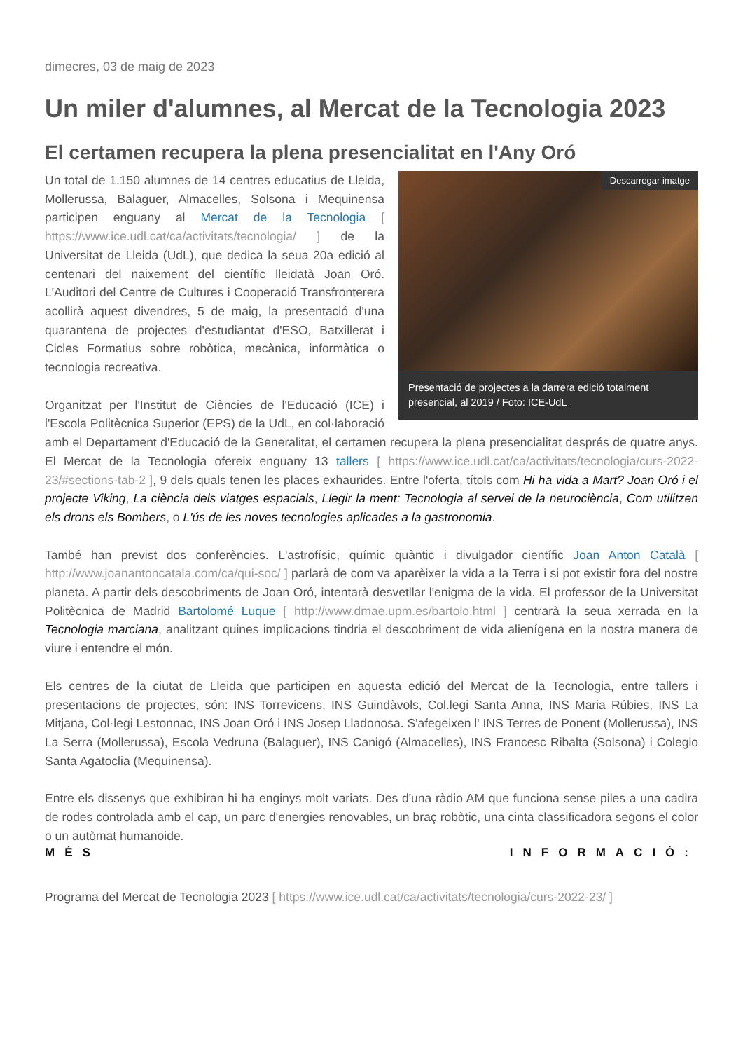dimecres, 03 de maig de 2023
Un miler d'alumnes, al Mercat de la Tecnologia 2023
El certamen recupera la plena presencialitat en l'Any Oró
Descarregar imatge
Presentació de projectes a la darrera edició totalment presencial, al 2019 / Foto: ICE-UdL
Un total de 1.150 alumnes de 14 centres educatius de Lleida, Mollerussa, Balaguer, Almacelles, Solsona i Mequinensa participen enguany al Mercat de la Tecnologia [ https://www.ice.udl.cat/ca/activitats/tecnologia/ ] de la Universitat de Lleida (UdL), que dedica la seua 20a edició al centenari del naixement del científic lleidatà Joan Oró. L'Auditori del Centre de Cultures i Cooperació Transfronterera acollirà aquest divendres, 5 de maig, la presentació d'una quarantena de projectes d'estudiantat d'ESO, Batxillerat i Cicles Formatius sobre robòtica, mecànica, informàtica o tecnologia recreativa.
Organitzat per l'Institut de Ciències de l'Educació (ICE) i l'Escola Politècnica Superior (EPS) de la UdL, en col·laboració amb el Departament d'Educació de la Generalitat, el certamen recupera la plena presencialitat després de quatre anys. El Mercat de la Tecnologia ofereix enguany 13 tallers [ https://www.ice.udl.cat/ca/activitats/tecnologia/curs-2022-23/#sections-tab-2 ], 9 dels quals tenen les places exhaurides. Entre l'oferta, títols com Hi ha vida a Mart? Joan Oró i el projecte Viking, La ciència dels viatges espacials, Llegir la ment: Tecnologia al servei de la neurociència, Com utilitzen els drons els Bombers, o L'ús de les noves tecnologies aplicades a la gastronomia.
També han previst dos conferències. L'astrofísic, químic quàntic i divulgador científic Joan Anton Català [ http://www.joanantoncatala.com/ca/qui-soc/ ] parlarà de com va aparèixer la vida a la Terra i si pot existir fora del nostre planeta. A partir dels descobriments de Joan Oró, intentarà desvetllar l'enigma de la vida. El professor de la Universitat Politècnica de Madrid Bartolomé Luque [ http://www.dmae.upm.es/bartolo.html ] centrarà la seua xerrada en la Tecnologia marciana, analitzant quines implicacions tindria el descobriment de vida alienígena en la nostra manera de viure i entendre el món.
Els centres de la ciutat de Lleida que participen en aquesta edició del Mercat de la Tecnologia, entre tallers i presentacions de projectes, són: INS Torrevicens, INS Guindàvols, Col.legi Santa Anna, INS Maria Rúbies, INS La Mitjana, Col·legi Lestonnac, INS Joan Oró i INS Josep Lladonosa. S'afegeixen l' INS Terres de Ponent (Mollerussa), INS La Serra (Mollerussa), Escola Vedruna (Balaguer), INS Canigó (Almacelles), INS Francesc Ribalta (Solsona) i Colegio Santa Agatoclia (Mequinensa).
Entre els dissenys que exhibiran hi ha enginys molt variats. Des d'una ràdio AM que funciona sense piles a una cadira de rodes controlada amb el cap, un parc d'energies renovables, un braç robòtic, una cinta classificadora segons el color o un autòmat humanoide.
MÉS INFORMACIÓ:
Programa del Mercat de Tecnologia 2023 [ https://www.ice.udl.cat/ca/activitats/tecnologia/curs-2022-23/ ]